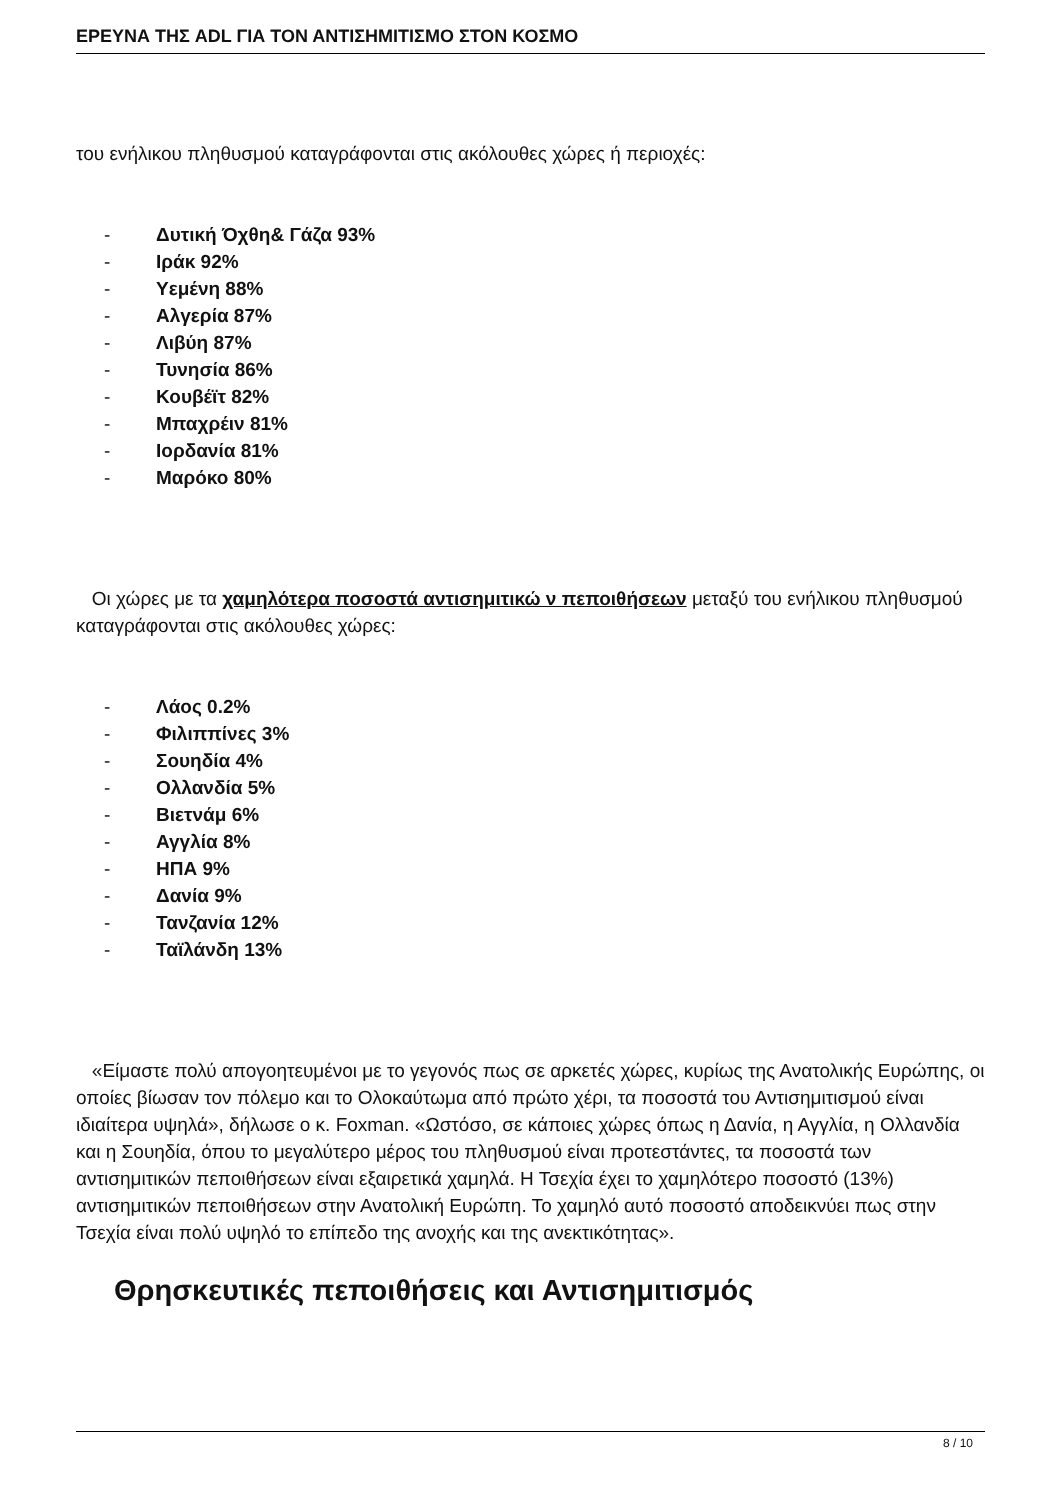ΕΡΕΥΝΑ ΤΗΣ ADL ΓΙΑ ΤΟΝ ΑΝΤΙΣΗΜΙΤΙΣΜΟ ΣΤΟΝ ΚΟΣΜΟ
του ενήλικου πληθυσμού καταγράφονται στις ακόλουθες χώρες ή περιοχές:
- Δυτική Όχθη& Γάζα 93%
- Ιράκ 92%
- Υεμένη 88%
- Αλγερία 87%
- Λιβύη 87%
- Τυνησία 86%
- Κουβέϊτ 82%
- Μπαχρέιν 81%
- Ιορδανία 81%
- Μαρόκο 80%
Οι χώρες με τα χαμηλότερα ποσοστά αντισημιτικώ ν πεποιθήσεων μεταξύ του ενήλικου πληθυσμού καταγράφονται στις ακόλουθες χώρες:
- Λάος 0.2%
- Φιλιππίνες 3%
- Σουηδία 4%
- Ολλανδία 5%
- Βιετνάμ 6%
- Αγγλία 8%
- ΗΠΑ 9%
- Δανία 9%
- Τανζανία 12%
- Ταϊλάνδη 13%
«Είμαστε πολύ απογοητευμένοι με το γεγονός πως σε αρκετές χώρες, κυρίως της Ανατολικής Ευρώπης, οι οποίες βίωσαν τον πόλεμο και το Ολοκαύτωμα από πρώτο χέρι, τα ποσοστά του Αντισημιτισμού είναι ιδιαίτερα υψηλά», δήλωσε ο κ. Foxman. «Ωστόσο, σε κάποιες χώρες όπως η Δανία, η Αγγλία, η Ολλανδία και η Σουηδία, όπου το μεγαλύτερο μέρος του πληθυσμού είναι προτεστάντες, τα ποσοστά των αντισημιτικών πεποιθήσεων είναι εξαιρετικά χαμηλά. Η Τσεχία έχει το χαμηλότερο ποσοστό (13%) αντισημιτικών πεποιθήσεων στην Ανατολική Ευρώπη. Το χαμηλό αυτό ποσοστό αποδεικνύει πως στην Τσεχία είναι πολύ υψηλό το επίπεδο της ανοχής και της ανεκτικότητας».
Θρησκευτικές πεποιθήσεις και Αντισημιτισμός
8 / 10